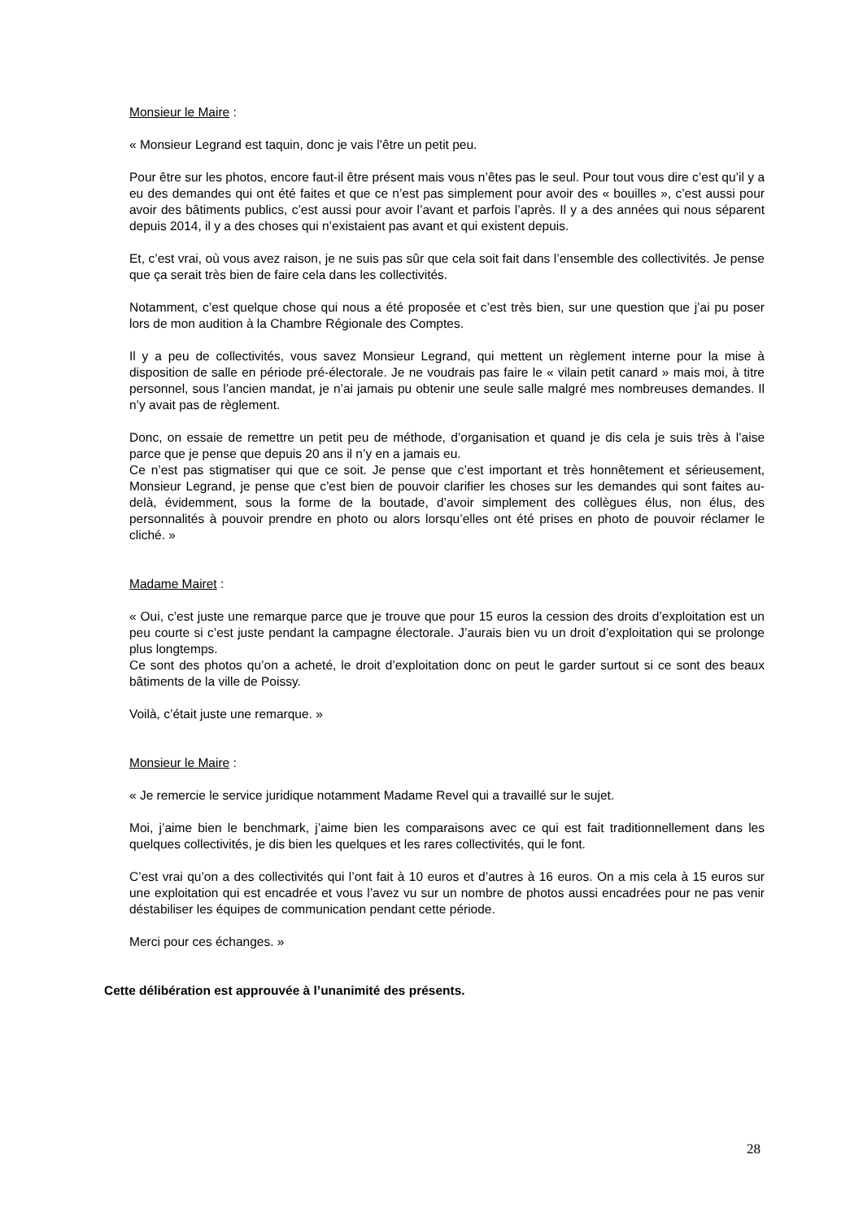Monsieur le Maire :
« Monsieur Legrand est taquin, donc je vais l’être un petit peu.
Pour être sur les photos, encore faut-il être présent mais vous n’êtes pas le seul. Pour tout vous dire c’est qu’il y a eu des demandes qui ont été faites et que ce n’est pas simplement pour avoir des « bouilles », c’est aussi pour avoir des bâtiments publics, c’est aussi pour avoir l’avant et parfois l’après. Il y a des années qui nous séparent depuis 2014, il y a des choses qui n’existaient pas avant et qui existent depuis.
Et, c’est vrai, où vous avez raison, je ne suis pas sûr que cela soit fait dans l’ensemble des collectivités. Je pense que ça serait très bien de faire cela dans les collectivités.
Notamment, c’est quelque chose qui nous a été proposée et c’est très bien, sur une question que j’ai pu poser lors de mon audition à la Chambre Régionale des Comptes.
Il y a peu de collectivités, vous savez Monsieur Legrand, qui mettent un règlement interne pour la mise à disposition de salle en période pré-électorale. Je ne voudrais pas faire le « vilain petit canard » mais moi, à titre personnel, sous l’ancien mandat, je n’ai jamais pu obtenir une seule salle malgré mes nombreuses demandes. Il n’y avait pas de règlement.
Donc, on essaie de remettre un petit peu de méthode, d’organisation et quand je dis cela je suis très à l’aise parce que je pense que depuis 20 ans il n’y en a jamais eu.
Ce n’est pas stigmatiser qui que ce soit. Je pense que c’est important et très honnêtement et sérieusement, Monsieur Legrand, je pense que c’est bien de pouvoir clarifier les choses sur les demandes qui sont faites au-delà, évidemment, sous la forme de la boutade, d’avoir simplement des collègues élus, non élus, des personnalités à pouvoir prendre en photo ou alors lorsqu’elles ont été prises en photo de pouvoir réclamer le cliché. »
Madame Mairet :
« Oui, c’est juste une remarque parce que je trouve que pour 15 euros la cession des droits d’exploitation est un peu courte si c’est juste pendant la campagne électorale. J’aurais bien vu un droit d’exploitation qui se prolonge plus longtemps.
Ce sont des photos qu’on a acheté, le droit d’exploitation donc on peut le garder surtout si ce sont des beaux bâtiments de la ville de Poissy.
Voilà, c’était juste une remarque. »
Monsieur le Maire :
« Je remercie le service juridique notamment Madame Revel qui a travaillé sur le sujet.
Moi, j’aime bien le benchmark, j’aime bien les comparaisons avec ce qui est fait traditionnellement dans les quelques collectivités, je dis bien les quelques et les rares collectivités, qui le font.
C’est vrai qu’on a des collectivités qui l’ont fait à 10 euros et d’autres à 16 euros. On a mis cela à 15 euros sur une exploitation qui est encadrée et vous l’avez vu sur un nombre de photos aussi encadrées pour ne pas venir déstabiliser les équipes de communication pendant cette période.
Merci pour ces échanges. »
Cette délibération est approuvée à l’unanimité des présents.
28